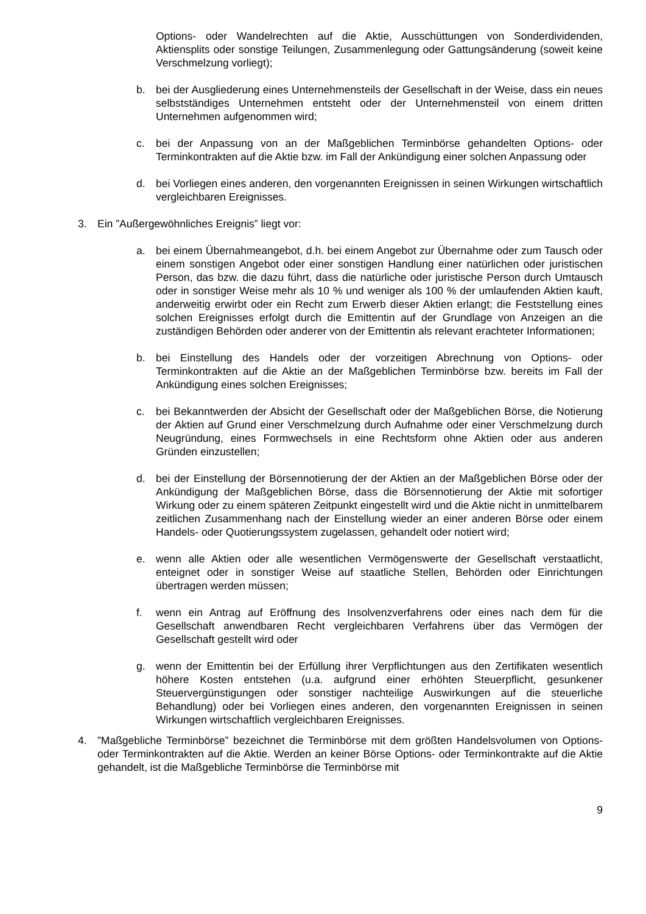Options- oder Wandelrechten auf die Aktie, Ausschüttungen von Sonderdividenden, Aktiensplits oder sonstige Teilungen, Zusammenlegung oder Gattungsänderung (soweit keine Verschmelzung vorliegt);
b. bei der Ausgliederung eines Unternehmensteils der Gesellschaft in der Weise, dass ein neues selbstständiges Unternehmen entsteht oder der Unternehmensteil von einem dritten Unternehmen aufgenommen wird;
c. bei der Anpassung von an der Maßgeblichen Terminbörse gehandelten Options- oder Terminkontrakten auf die Aktie bzw. im Fall der Ankündigung einer solchen Anpassung oder
d. bei Vorliegen eines anderen, den vorgenannten Ereignissen in seinen Wirkungen wirtschaftlich vergleichbaren Ereignisses.
3. Ein ”Außergewöhnliches Ereignis” liegt vor:
a. bei einem Übernahmeangebot, d.h. bei einem Angebot zur Übernahme oder zum Tausch oder einem sonstigen Angebot oder einer sonstigen Handlung einer natürlichen oder juristischen Person, das bzw. die dazu führt, dass die natürliche oder juristische Person durch Umtausch oder in sonstiger Weise mehr als 10 % und weniger als 100 % der umlaufenden Aktien kauft, anderweitig erwirbt oder ein Recht zum Erwerb dieser Aktien erlangt; die Feststellung eines solchen Ereignisses erfolgt durch die Emittentin auf der Grundlage von Anzeigen an die zuständigen Behörden oder anderer von der Emittentin als relevant erachteter Informationen;
b. bei Einstellung des Handels oder der vorzeitigen Abrechnung von Options- oder Terminkontrakten auf die Aktie an der Maßgeblichen Terminbörse bzw. bereits im Fall der Ankündigung eines solchen Ereignisses;
c. bei Bekanntwerden der Absicht der Gesellschaft oder der Maßgeblichen Börse, die Notierung der Aktien auf Grund einer Verschmelzung durch Aufnahme oder einer Verschmelzung durch Neugründung, eines Formwechsels in eine Rechtsform ohne Aktien oder aus anderen Gründen einzustellen;
d. bei der Einstellung der Börsennotierung der der Aktien an der Maßgeblichen Börse oder der Ankündigung der Maßgeblichen Börse, dass die Börsennotierung der Aktie mit sofortiger Wirkung oder zu einem späteren Zeitpunkt eingestellt wird und die Aktie nicht in unmittelbarem zeitlichen Zusammenhang nach der Einstellung wieder an einer anderen Börse oder einem Handels- oder Quotierungssystem zugelassen, gehandelt oder notiert wird;
e. wenn alle Aktien oder alle wesentlichen Vermögenswerte der Gesellschaft verstaatlicht, enteignet oder in sonstiger Weise auf staatliche Stellen, Behörden oder Einrichtungen übertragen werden müssen;
f. wenn ein Antrag auf Eröffnung des Insolvenzverfahrens oder eines nach dem für die Gesellschaft anwendbaren Recht vergleichbaren Verfahrens über das Vermögen der Gesellschaft gestellt wird oder
g. wenn der Emittentin bei der Erfüllung ihrer Verpflichtungen aus den Zertifikaten wesentlich höhere Kosten entstehen (u.a. aufgrund einer erhöhten Steuerpflicht, gesunkener Steuervergünstigungen oder sonstiger nachteilige Auswirkungen auf die steuerliche Behandlung) oder bei Vorliegen eines anderen, den vorgenannten Ereignissen in seinen Wirkungen wirtschaftlich vergleichbaren Ereignisses.
4.”Maßgebliche Terminbörse” bezeichnet die Terminbörse mit dem größten Handelsvolumen von Options- oder Terminkontrakten auf die Aktie. Werden an keiner Börse Options- oder Terminkontrakte auf die Aktie gehandelt, ist die Maßgebliche Terminbörse die Terminbörse mit
9